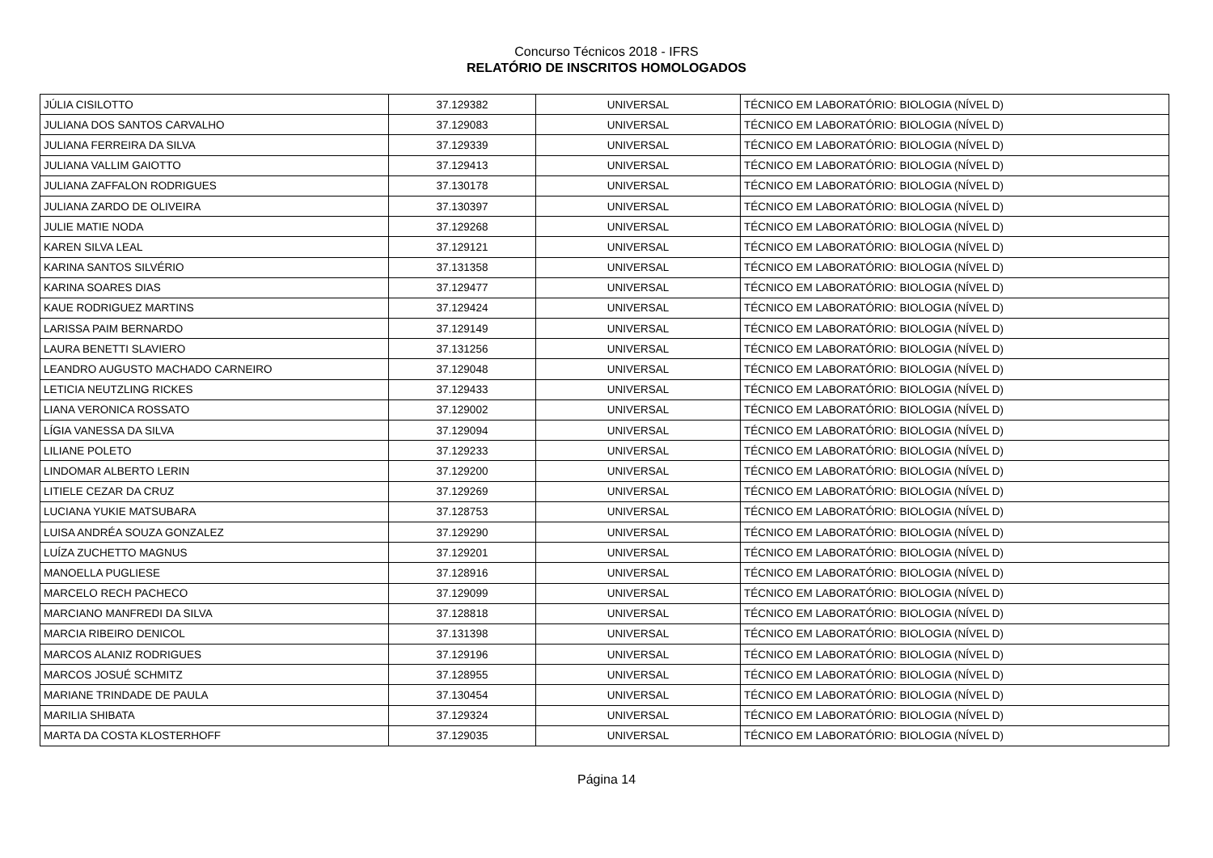Concurso Técnicos 2018 - IFRS
RELATÓRIO DE INSCRITOS HOMOLOGADOS
| JÚLIA CISILOTTO | 37.129382 | UNIVERSAL | TÉCNICO EM LABORATÓRIO: BIOLOGIA (NÍVEL D) |
| JULIANA DOS SANTOS CARVALHO | 37.129083 | UNIVERSAL | TÉCNICO EM LABORATÓRIO: BIOLOGIA (NÍVEL D) |
| JULIANA FERREIRA DA SILVA | 37.129339 | UNIVERSAL | TÉCNICO EM LABORATÓRIO: BIOLOGIA (NÍVEL D) |
| JULIANA VALLIM GAIOTTO | 37.129413 | UNIVERSAL | TÉCNICO EM LABORATÓRIO: BIOLOGIA (NÍVEL D) |
| JULIANA ZAFFALON RODRIGUES | 37.130178 | UNIVERSAL | TÉCNICO EM LABORATÓRIO: BIOLOGIA (NÍVEL D) |
| JULIANA ZARDO DE OLIVEIRA | 37.130397 | UNIVERSAL | TÉCNICO EM LABORATÓRIO: BIOLOGIA (NÍVEL D) |
| JULIE MATIE NODA | 37.129268 | UNIVERSAL | TÉCNICO EM LABORATÓRIO: BIOLOGIA (NÍVEL D) |
| KAREN SILVA LEAL | 37.129121 | UNIVERSAL | TÉCNICO EM LABORATÓRIO: BIOLOGIA (NÍVEL D) |
| KARINA SANTOS SILVÉRIO | 37.131358 | UNIVERSAL | TÉCNICO EM LABORATÓRIO: BIOLOGIA (NÍVEL D) |
| KARINA SOARES DIAS | 37.129477 | UNIVERSAL | TÉCNICO EM LABORATÓRIO: BIOLOGIA (NÍVEL D) |
| KAUE RODRIGUEZ MARTINS | 37.129424 | UNIVERSAL | TÉCNICO EM LABORATÓRIO: BIOLOGIA (NÍVEL D) |
| LARISSA PAIM BERNARDO | 37.129149 | UNIVERSAL | TÉCNICO EM LABORATÓRIO: BIOLOGIA (NÍVEL D) |
| LAURA BENETTI SLAVIERO | 37.131256 | UNIVERSAL | TÉCNICO EM LABORATÓRIO: BIOLOGIA (NÍVEL D) |
| LEANDRO AUGUSTO MACHADO CARNEIRO | 37.129048 | UNIVERSAL | TÉCNICO EM LABORATÓRIO: BIOLOGIA (NÍVEL D) |
| LETICIA NEUTZLING RICKES | 37.129433 | UNIVERSAL | TÉCNICO EM LABORATÓRIO: BIOLOGIA (NÍVEL D) |
| LIANA VERONICA ROSSATO | 37.129002 | UNIVERSAL | TÉCNICO EM LABORATÓRIO: BIOLOGIA (NÍVEL D) |
| LÍGIA VANESSA DA SILVA | 37.129094 | UNIVERSAL | TÉCNICO EM LABORATÓRIO: BIOLOGIA (NÍVEL D) |
| LILIANE POLETO | 37.129233 | UNIVERSAL | TÉCNICO EM LABORATÓRIO: BIOLOGIA (NÍVEL D) |
| LINDOMAR ALBERTO LERIN | 37.129200 | UNIVERSAL | TÉCNICO EM LABORATÓRIO: BIOLOGIA (NÍVEL D) |
| LITIELE CEZAR DA CRUZ | 37.129269 | UNIVERSAL | TÉCNICO EM LABORATÓRIO: BIOLOGIA (NÍVEL D) |
| LUCIANA YUKIE MATSUBARA | 37.128753 | UNIVERSAL | TÉCNICO EM LABORATÓRIO: BIOLOGIA (NÍVEL D) |
| LUISA ANDRÉA SOUZA GONZALEZ | 37.129290 | UNIVERSAL | TÉCNICO EM LABORATÓRIO: BIOLOGIA (NÍVEL D) |
| LUÍZA ZUCHETTO MAGNUS | 37.129201 | UNIVERSAL | TÉCNICO EM LABORATÓRIO: BIOLOGIA (NÍVEL D) |
| MANOELLA PUGLIESE | 37.128916 | UNIVERSAL | TÉCNICO EM LABORATÓRIO: BIOLOGIA (NÍVEL D) |
| MARCELO RECH PACHECO | 37.129099 | UNIVERSAL | TÉCNICO EM LABORATÓRIO: BIOLOGIA (NÍVEL D) |
| MARCIANO MANFREDI DA SILVA | 37.128818 | UNIVERSAL | TÉCNICO EM LABORATÓRIO: BIOLOGIA (NÍVEL D) |
| MARCIA RIBEIRO DENICOL | 37.131398 | UNIVERSAL | TÉCNICO EM LABORATÓRIO: BIOLOGIA (NÍVEL D) |
| MARCOS ALANIZ RODRIGUES | 37.129196 | UNIVERSAL | TÉCNICO EM LABORATÓRIO: BIOLOGIA (NÍVEL D) |
| MARCOS JOSUÉ SCHMITZ | 37.128955 | UNIVERSAL | TÉCNICO EM LABORATÓRIO: BIOLOGIA (NÍVEL D) |
| MARIANE TRINDADE DE PAULA | 37.130454 | UNIVERSAL | TÉCNICO EM LABORATÓRIO: BIOLOGIA (NÍVEL D) |
| MARILIA SHIBATA | 37.129324 | UNIVERSAL | TÉCNICO EM LABORATÓRIO: BIOLOGIA (NÍVEL D) |
| MARTA DA COSTA KLOSTERHOFF | 37.129035 | UNIVERSAL | TÉCNICO EM LABORATÓRIO: BIOLOGIA (NÍVEL D) |
Página 14